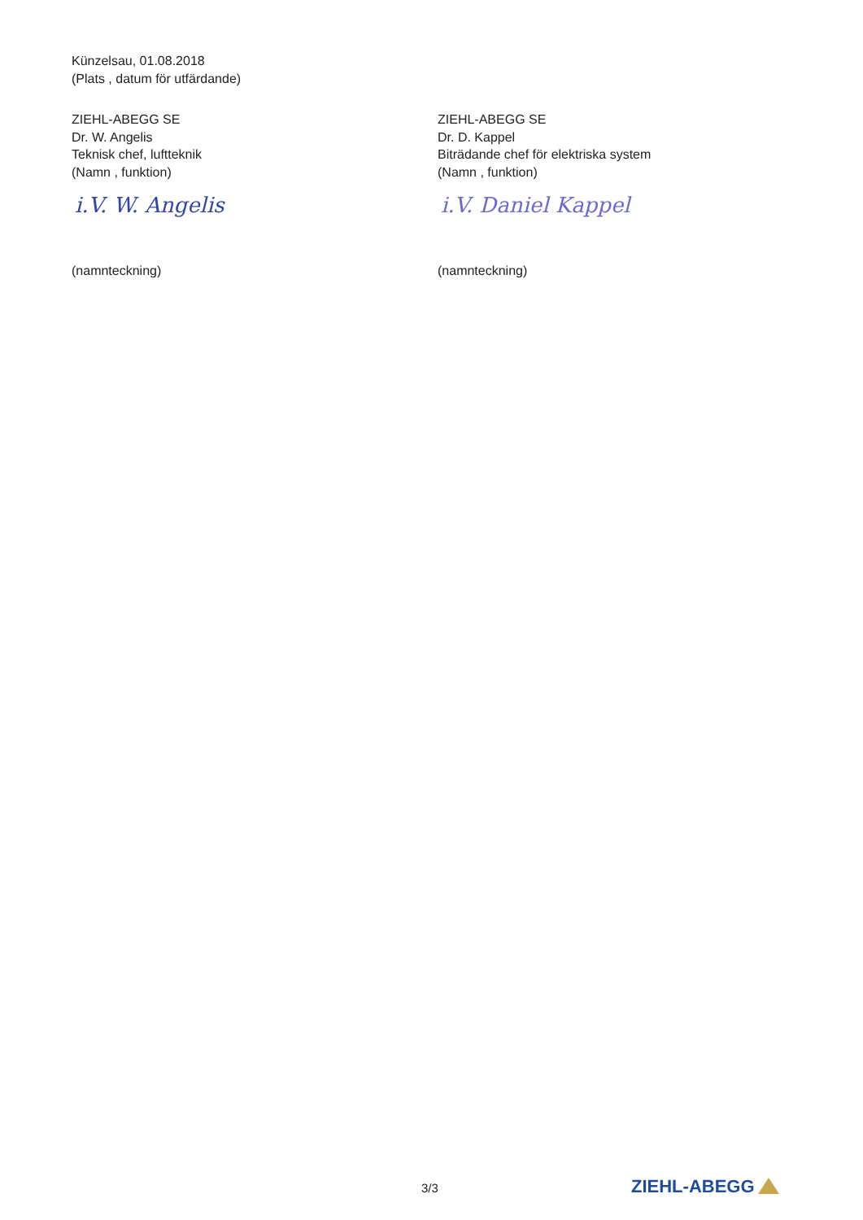Künzelsau, 01.08.2018
(Plats , datum för utfärdande)
ZIEHL-ABEGG SE
Dr. W. Angelis
Teknisk chef, luftteknik
(Namn , funktion)
i.V. W. Angelis
(namnteckning)
ZIEHL-ABEGG SE
Dr. D. Kappel
Biträdande chef för elektriska system
(Namn , funktion)
i.V. Daniel Kappel
(namnteckning)
3/3 ZIEHL-ABEGG